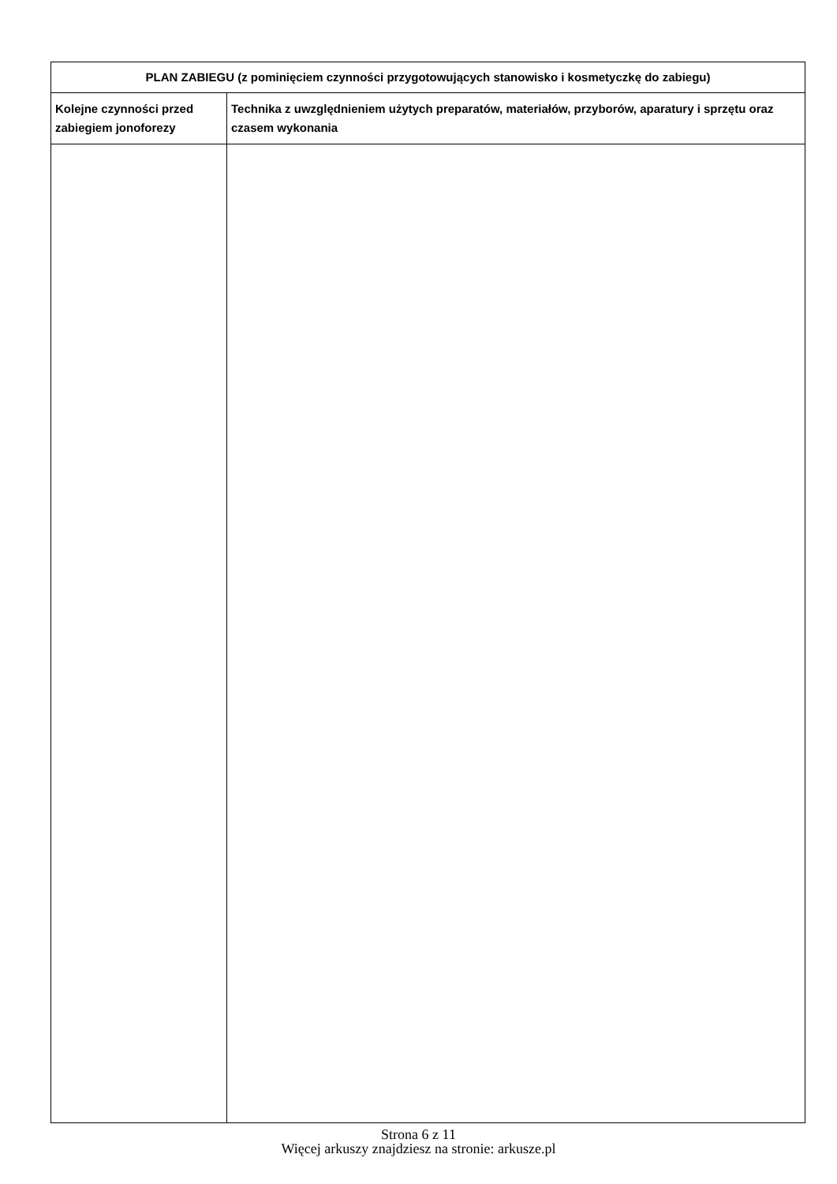| PLAN ZABIEGU (z pominięciem czynności przygotowujących stanowisko i kosmetyczkę do zabiegu) | |
| --- | --- |
| Kolejne czynności przed zabiegiem jonoforezy | Technika z uwzględnieniem użytych preparatów, materiałów, przyborów, aparatury i sprzętu oraz czasem wykonania |
Strona 6 z 11
Więcej arkuszy znajdziesz na stronie: arkusze.pl